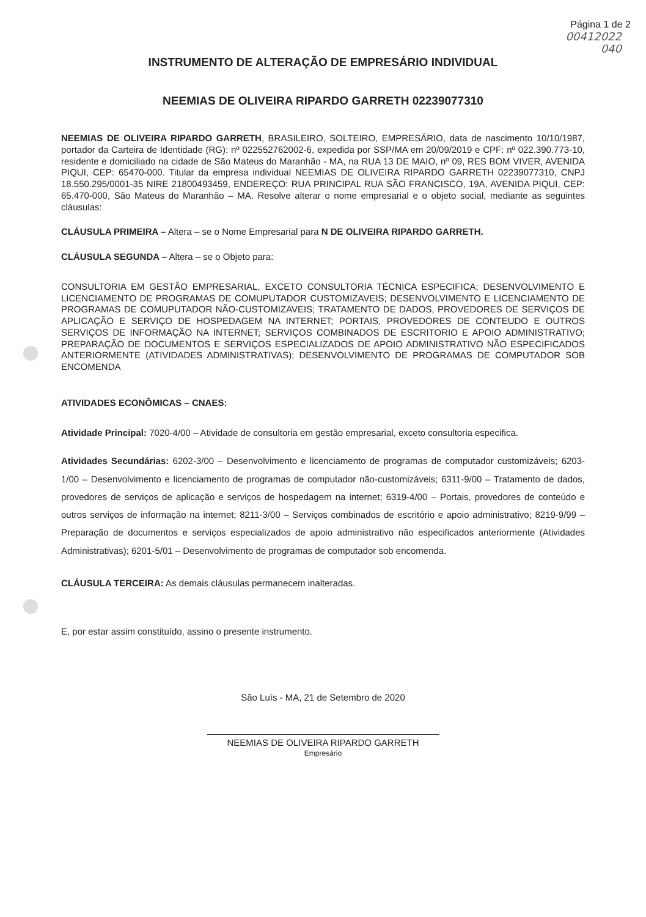Página 1 de 2
00412022
040
INSTRUMENTO DE ALTERAÇÃO DE EMPRESÁRIO INDIVIDUAL
NEEMIAS DE OLIVEIRA RIPARDO GARRETH 02239077310
NEEMIAS DE OLIVEIRA RIPARDO GARRETH, BRASILEIRO, SOLTEIRO, EMPRESÁRIO, data de nascimento 10/10/1987, portador da Carteira de Identidade (RG): nº 022552762002-6, expedida por SSP/MA em 20/09/2019 e CPF: nº 022.390.773-10, residente e domiciliado na cidade de São Mateus do Maranhão - MA, na RUA 13 DE MAIO, nº 09, RES BOM VIVER, AVENIDA PIQUI, CEP: 65470-000. Titular da empresa individual NEEMIAS DE OLIVEIRA RIPARDO GARRETH 02239077310, CNPJ 18.550.295/0001-35 NIRE 21800493459, ENDEREÇO: RUA PRINCIPAL RUA SÃO FRANCISCO, 19A, AVENIDA PIQUI, CEP: 65.470-000, São Mateus do Maranhão – MA. Resolve alterar o nome empresarial e o objeto social, mediante as seguintes cláusulas:
CLÁUSULA PRIMEIRA – Altera – se o Nome Empresarial para N DE OLIVEIRA RIPARDO GARRETH.
CLÁUSULA SEGUNDA – Altera – se o Objeto para:
CONSULTORIA EM GESTÃO EMPRESARIAL, EXCETO CONSULTORIA TÉCNICA ESPECIFICA; DESENVOLVIMENTO E LICENCIAMENTO DE PROGRAMAS DE COMUPUTADOR CUSTOMIZAVEIS; DESENVOLVIMENTO E LICENCIAMENTO DE PROGRAMAS DE COMUPUTADOR NÃO-CUSTOMIZAVEIS; TRATAMENTO DE DADOS, PROVEDORES DE SERVIÇOS DE APLICAÇÃO E SERVIÇO DE HOSPEDAGEM NA INTERNET; PORTAIS, PROVEDORES DE CONTEUDO E OUTROS SERVIÇOS DE INFORMAÇÃO NA INTERNET; SERVIÇOS COMBINADOS DE ESCRITORIO E APOIO ADMINISTRATIVO; PREPARAÇÃO DE DOCUMENTOS E SERVIÇOS ESPECIALIZADOS DE APOIO ADMINISTRATIVO NÃO ESPECIFICADOS ANTERIORMENTE (ATIVIDADES ADMINISTRATIVAS); DESENVOLVIMENTO DE PROGRAMAS DE COMPUTADOR SOB ENCOMENDA
ATIVIDADES ECONÔMICAS – CNAES:
Atividade Principal: 7020-4/00 – Atividade de consultoria em gestão empresarial, exceto consultoria especifica.
Atividades Secundárias: 6202-3/00 – Desenvolvimento e licenciamento de programas de computador customizáveis; 6203-1/00 – Desenvolvimento e licenciamento de programas de computador não-customizáveis; 6311-9/00 – Tratamento de dados, provedores de serviços de aplicação e serviços de hospedagem na internet; 6319-4/00 – Portais, provedores de conteúdo e outros serviços de informação na internet; 8211-3/00 – Serviços combinados de escritório e apoio administrativo; 8219-9/99 – Preparação de documentos e serviços especializados de apoio administrativo não especificados anteriormente (Atividades Administrativas); 6201-5/01 – Desenvolvimento de programas de computador sob encomenda.
CLÁUSULA TERCEIRA: As demais cláusulas permanecem inalteradas.
E, por estar assim constituído, assino o presente instrumento.
São Luís - MA, 21 de Setembro de 2020
NEEMIAS DE OLIVEIRA RIPARDO GARRETH
Empresário